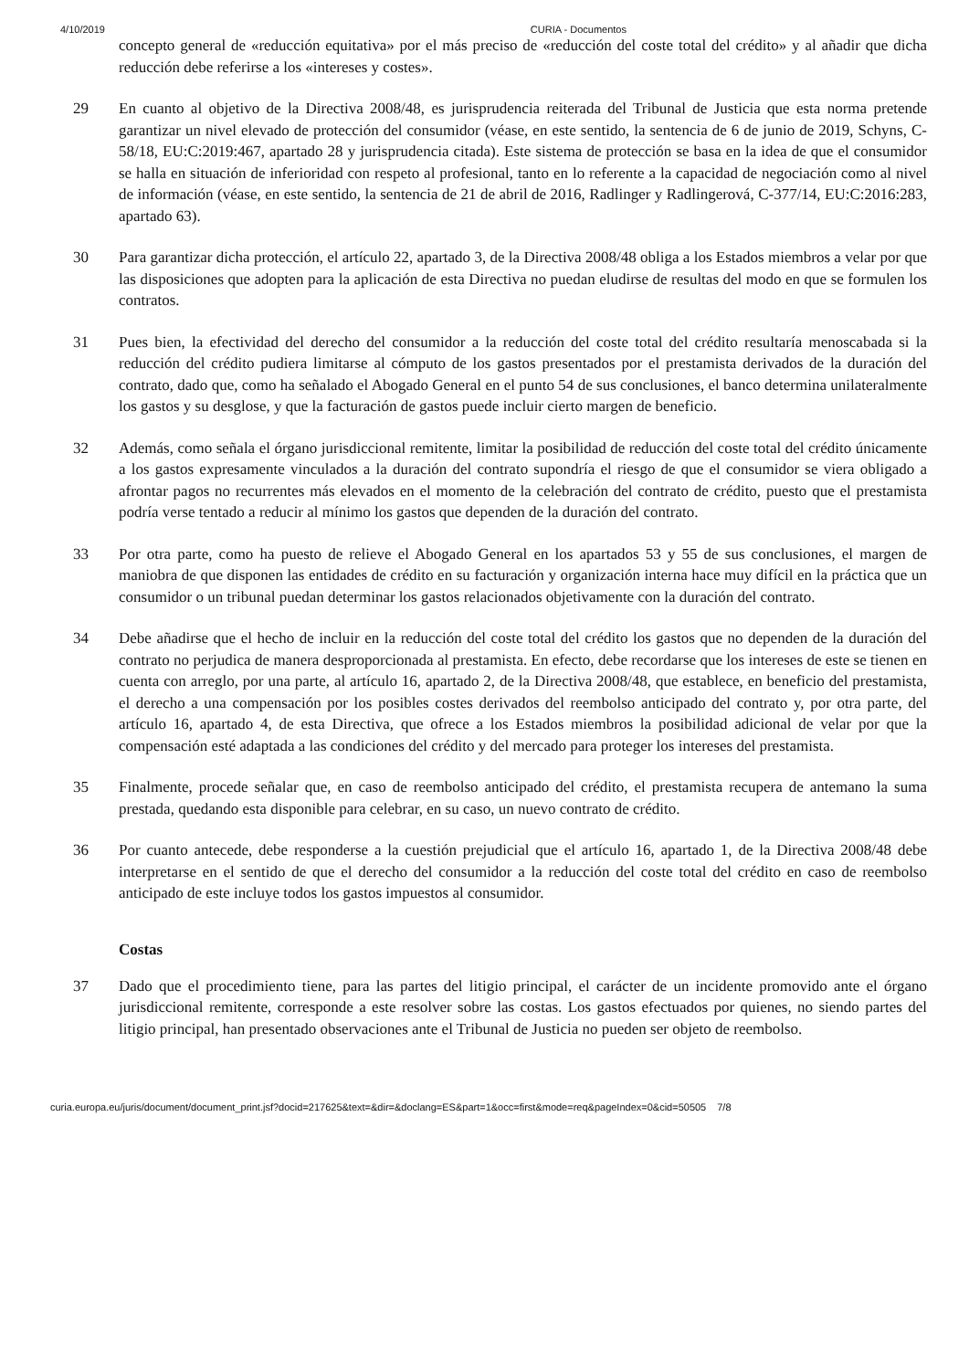4/10/2019 CURIA - Documentos
concepto general de «reducción equitativa» por el más preciso de «reducción del coste total del crédito» y al añadir que dicha reducción debe referirse a los «intereses y costes».
29 En cuanto al objetivo de la Directiva 2008/48, es jurisprudencia reiterada del Tribunal de Justicia que esta norma pretende garantizar un nivel elevado de protección del consumidor (véase, en este sentido, la sentencia de 6 de junio de 2019, Schyns, C-58/18, EU:C:2019:467, apartado 28 y jurisprudencia citada). Este sistema de protección se basa en la idea de que el consumidor se halla en situación de inferioridad con respeto al profesional, tanto en lo referente a la capacidad de negociación como al nivel de información (véase, en este sentido, la sentencia de 21 de abril de 2016, Radlinger y Radlingerová, C-377/14, EU:C:2016:283, apartado 63).
30 Para garantizar dicha protección, el artículo 22, apartado 3, de la Directiva 2008/48 obliga a los Estados miembros a velar por que las disposiciones que adopten para la aplicación de esta Directiva no puedan eludirse de resultas del modo en que se formulen los contratos.
31 Pues bien, la efectividad del derecho del consumidor a la reducción del coste total del crédito resultaría menoscabada si la reducción del crédito pudiera limitarse al cómputo de los gastos presentados por el prestamista derivados de la duración del contrato, dado que, como ha señalado el Abogado General en el punto 54 de sus conclusiones, el banco determina unilateralmente los gastos y su desglose, y que la facturación de gastos puede incluir cierto margen de beneficio.
32 Además, como señala el órgano jurisdiccional remitente, limitar la posibilidad de reducción del coste total del crédito únicamente a los gastos expresamente vinculados a la duración del contrato supondría el riesgo de que el consumidor se viera obligado a afrontar pagos no recurrentes más elevados en el momento de la celebración del contrato de crédito, puesto que el prestamista podría verse tentado a reducir al mínimo los gastos que dependen de la duración del contrato.
33 Por otra parte, como ha puesto de relieve el Abogado General en los apartados 53 y 55 de sus conclusiones, el margen de maniobra de que disponen las entidades de crédito en su facturación y organización interna hace muy difícil en la práctica que un consumidor o un tribunal puedan determinar los gastos relacionados objetivamente con la duración del contrato.
34 Debe añadirse que el hecho de incluir en la reducción del coste total del crédito los gastos que no dependen de la duración del contrato no perjudica de manera desproporcionada al prestamista. En efecto, debe recordarse que los intereses de este se tienen en cuenta con arreglo, por una parte, al artículo 16, apartado 2, de la Directiva 2008/48, que establece, en beneficio del prestamista, el derecho a una compensación por los posibles costes derivados del reembolso anticipado del contrato y, por otra parte, del artículo 16, apartado 4, de esta Directiva, que ofrece a los Estados miembros la posibilidad adicional de velar por que la compensación esté adaptada a las condiciones del crédito y del mercado para proteger los intereses del prestamista.
35 Finalmente, procede señalar que, en caso de reembolso anticipado del crédito, el prestamista recupera de antemano la suma prestada, quedando esta disponible para celebrar, en su caso, un nuevo contrato de crédito.
36 Por cuanto antecede, debe responderse a la cuestión prejudicial que el artículo 16, apartado 1, de la Directiva 2008/48 debe interpretarse en el sentido de que el derecho del consumidor a la reducción del coste total del crédito en caso de reembolso anticipado de este incluye todos los gastos impuestos al consumidor.
Costas
37 Dado que el procedimiento tiene, para las partes del litigio principal, el carácter de un incidente promovido ante el órgano jurisdiccional remitente, corresponde a este resolver sobre las costas. Los gastos efectuados por quienes, no siendo partes del litigio principal, han presentado observaciones ante el Tribunal de Justicia no pueden ser objeto de reembolso.
curia.europa.eu/juris/document/document_print.jsf?docid=217625&text=&dir=&doclang=ES&part=1&occ=first&mode=req&pageIndex=0&cid=50505 7/8